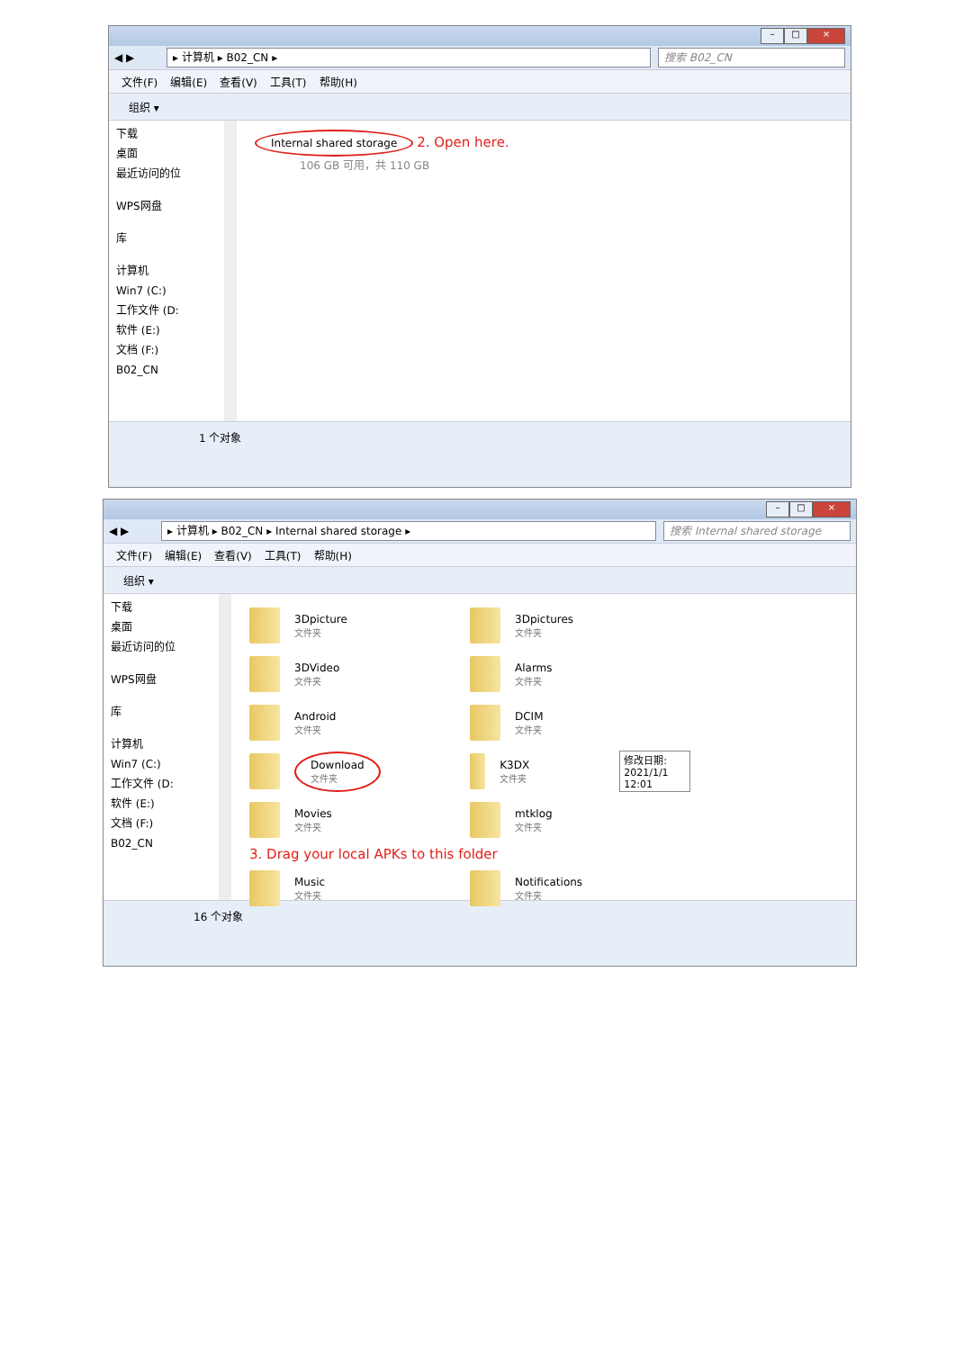– □ ×
◀ ▶
▸ 计算机 ▸ B02_CN ▸ 搜索 B02_CN
文件(F) 编辑(E) 查看(V) 工具(T) 帮助(H)
组织 ▾
下载
桌面
最近访问的位
WPS网盘
库
计算机
Win7 (C:)
工作文件 (D:
软件 (E:)
文档 (F:)
B02_CN
Internal shared storage 2. Open here.
106 GB 可用，共 110 GB
1 个对象
– □ ×
◀ ▶
▸ 计算机 ▸ B02_CN ▸ Internal shared storage ▸
搜索 Internal shared storage
文件(F) 编辑(E) 查看(V) 工具(T) 帮助(H)
组织 ▾
下载
桌面
最近访问的位
WPS网盘
库
计算机
Win7 (C:)
工作文件 (D:
软件 (E:)
文档 (F:)
B02_CN
3Dpicture
文件夹
3Dpictures
文件夹
3DVideo
文件夹
Alarms
文件夹
Android
文件夹
DCIM
文件夹
Download 文件夹
K3DX
文件夹
修改日期: 2021/1/1 12:01
Movies
文件夹
mtklog
文件夹
3. Drag your local APKs to this folder
Music
文件夹
Notifications
文件夹
16 个对象